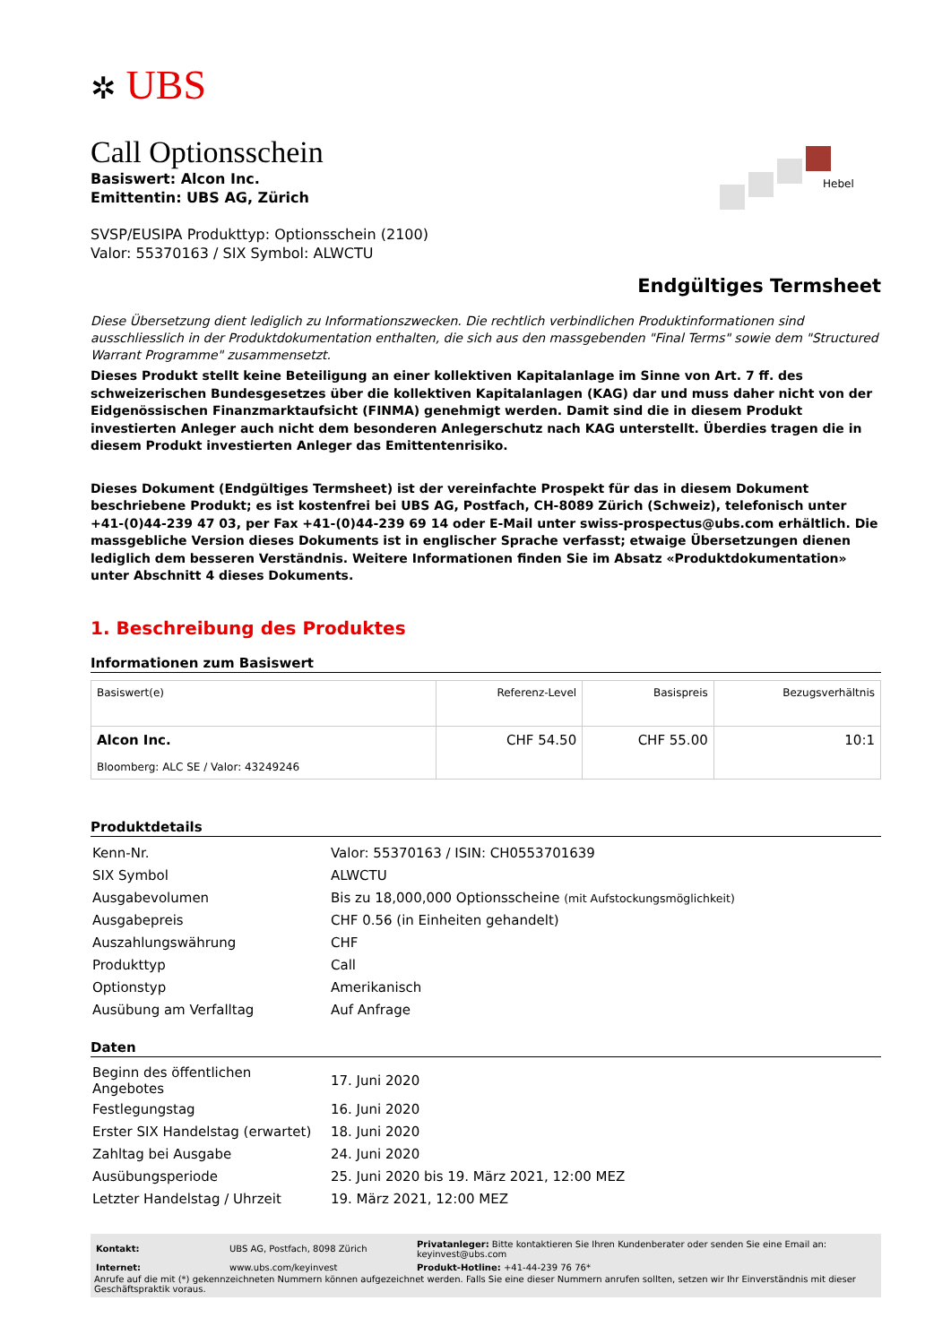✲ UBS
Hebel
Call Optionsschein
Basiswert: Alcon Inc.
Emittentin: UBS AG, Zürich
SVSP/EUSIPA Produkttyp: Optionsschein (2100)
Valor: 55370163 / SIX Symbol: ALWCTU
Endgültiges Termsheet
Diese Übersetzung dient lediglich zu Informationszwecken. Die rechtlich verbindlichen Produktinformationen sind ausschliesslich in der Produktdokumentation enthalten, die sich aus den massgebenden "Final Terms" sowie dem "Structured Warrant Programme" zusammensetzt.
Dieses Produkt stellt keine Beteiligung an einer kollektiven Kapitalanlage im Sinne von Art. 7 ff. des schweizerischen Bundesgesetzes über die kollektiven Kapitalanlagen (KAG) dar und muss daher nicht von der Eidgenössischen Finanzmarktaufsicht (FINMA) genehmigt werden. Damit sind die in diesem Produkt investierten Anleger auch nicht dem besonderen Anlegerschutz nach KAG unterstellt. Überdies tragen die in diesem Produkt investierten Anleger das Emittentenrisiko.
Dieses Dokument (Endgültiges Termsheet) ist der vereinfachte Prospekt für das in diesem Dokument beschriebene Produkt; es ist kostenfrei bei UBS AG, Postfach, CH-8089 Zürich (Schweiz), telefonisch unter +41-(0)44-239 47 03, per Fax +41-(0)44-239 69 14 oder E-Mail unter swiss-prospectus@ubs.com erhältlich. Die massgebliche Version dieses Dokuments ist in englischer Sprache verfasst; etwaige Übersetzungen dienen lediglich dem besseren Verständnis. Weitere Informationen finden Sie im Absatz «Produktdokumentation» unter Abschnitt 4 dieses Dokuments.
1. Beschreibung des Produktes
Informationen zum Basiswert
| Basiswert(e) | Referenz-Level | Basispreis | Bezugsverhältnis |
| --- | --- | --- | --- |
| Alcon Inc. Bloomberg: ALC SE / Valor: 43249246 | CHF 54.50 | CHF 55.00 | 10:1 |
Produktdetails
| Kenn-Nr. | Valor: 55370163 / ISIN: CH0553701639 |
| SIX Symbol | ALWCTU |
| Ausgabevolumen | Bis zu 18,000,000 Optionsscheine (mit Aufstockungsmöglichkeit) |
| Ausgabepreis | CHF 0.56 (in Einheiten gehandelt) |
| Auszahlungswährung | CHF |
| Produkttyp | Call |
| Optionstyp | Amerikanisch |
| Ausübung am Verfalltag | Auf Anfrage |
Daten
| Beginn des öffentlichen Angebotes | 17. Juni 2020 |
| Festlegungstag | 16. Juni 2020 |
| Erster SIX Handelstag (erwartet) | 18. Juni 2020 |
| Zahltag bei Ausgabe | 24. Juni 2020 |
| Ausübungsperiode | 25. Juni 2020 bis 19. März 2021, 12:00 MEZ |
| Letzter Handelstag / Uhrzeit | 19. März 2021, 12:00 MEZ |
| Kontakt: | UBS AG, Postfach, 8098 Zürich | Privatanleger: Bitte kontaktieren Sie Ihren Kundenberater oder senden Sie eine Email an: keyinvest@ubs.com |
| Internet: | www.ubs.com/keyinvest | Produkt-Hotline: +41-44-239 76 76* |
Anrufe auf die mit (*) gekennzeichneten Nummern können aufgezeichnet werden. Falls Sie eine dieser Nummern anrufen sollten, setzen wir Ihr Einverständnis mit dieser Geschäftspraktik voraus.